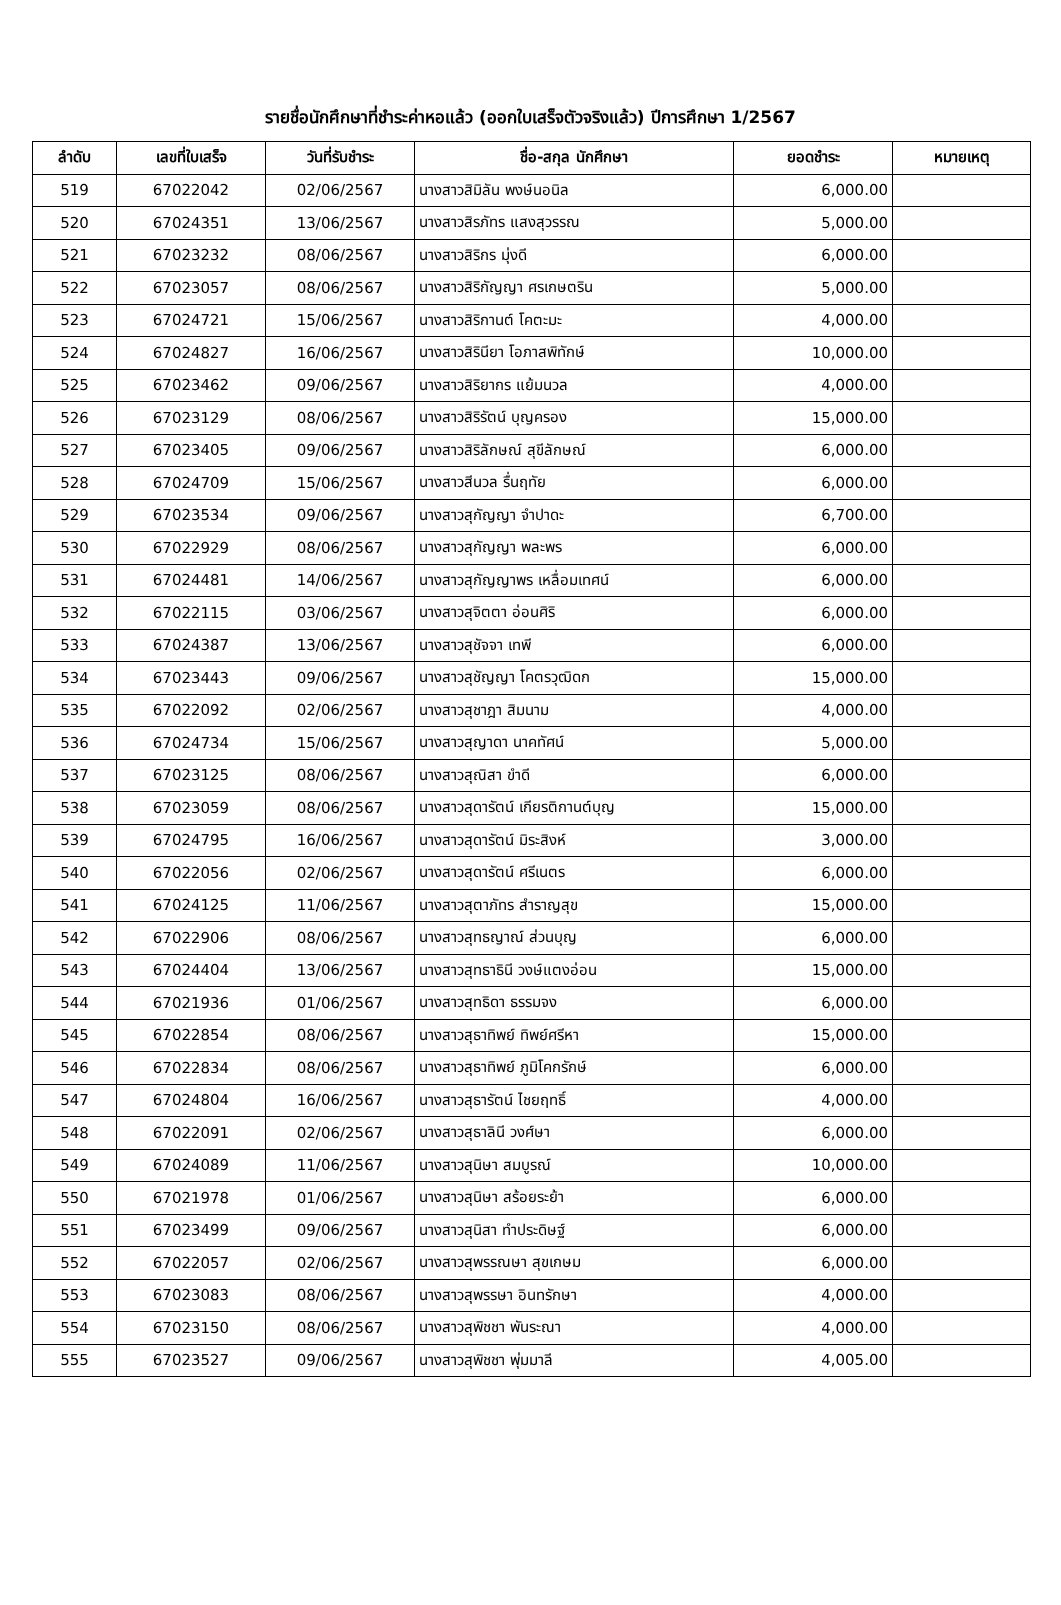รายชื่อนักศึกษาที่ชำระค่าหอแล้ว (ออกใบเสร็จตัวจริงแล้ว) ปีการศึกษา 1/2567
| ลำดับ | เลขที่ใบเสร็จ | วันที่รับชำระ | ชื่อ-สกุล นักศึกษา | ยอดชำระ | หมายเหตุ |
| --- | --- | --- | --- | --- | --- |
| 519 | 67022042 | 02/06/2567 | นางสาวสิมิลัน พงษ์นอนิล | 6,000.00 | |
| 520 | 67024351 | 13/06/2567 | นางสาวสิรภัทร แสงสุวรรณ | 5,000.00 | |
| 521 | 67023232 | 08/06/2567 | นางสาวสิริกร มุ่งดี | 6,000.00 | |
| 522 | 67023057 | 08/06/2567 | นางสาวสิริกัญญา ศรเกษตริน | 5,000.00 | |
| 523 | 67024721 | 15/06/2567 | นางสาวสิริกานต์ โคตะมะ | 4,000.00 | |
| 524 | 67024827 | 16/06/2567 | นางสาวสิรินียา โอภาสพิทักษ์ | 10,000.00 | |
| 525 | 67023462 | 09/06/2567 | นางสาวสิริยากร แย้มนวล | 4,000.00 | |
| 526 | 67023129 | 08/06/2567 | นางสาวสิริรัตน์ บุญครอง | 15,000.00 | |
| 527 | 67023405 | 09/06/2567 | นางสาวสิริลักษณ์ สุขีลักษณ์ | 6,000.00 | |
| 528 | 67024709 | 15/06/2567 | นางสาวสีนวล รื่นฤทัย | 6,000.00 | |
| 529 | 67023534 | 09/06/2567 | นางสาวสุกัญญา จำปาดะ | 6,700.00 | |
| 530 | 67022929 | 08/06/2567 | นางสาวสุกัญญา พละพร | 6,000.00 | |
| 531 | 67024481 | 14/06/2567 | นางสาวสุกัญญาพร เหลื่อมเทศน์ | 6,000.00 | |
| 532 | 67022115 | 03/06/2567 | นางสาวสุจิตตา อ่อนศิริ | 6,000.00 | |
| 533 | 67024387 | 13/06/2567 | นางสาวสุชัจจา เทพี | 6,000.00 | |
| 534 | 67023443 | 09/06/2567 | นางสาวสุชัญญา โคตรวุฒิดก | 15,000.00 | |
| 535 | 67022092 | 02/06/2567 | นางสาวสุชาฎา สิมนาม | 4,000.00 | |
| 536 | 67024734 | 15/06/2567 | นางสาวสุญาดา นาคทัศน์ | 5,000.00 | |
| 537 | 67023125 | 08/06/2567 | นางสาวสุณิสา ขำดี | 6,000.00 | |
| 538 | 67023059 | 08/06/2567 | นางสาวสุดารัตน์ เกียรติกานต์บุญ | 15,000.00 | |
| 539 | 67024795 | 16/06/2567 | นางสาวสุดารัตน์ มิระสิงห์ | 3,000.00 | |
| 540 | 67022056 | 02/06/2567 | นางสาวสุดารัตน์ ศรีเนตร | 6,000.00 | |
| 541 | 67024125 | 11/06/2567 | นางสาวสุตาภัทร สำราญสุข | 15,000.00 | |
| 542 | 67022906 | 08/06/2567 | นางสาวสุทธญาณ์ ส่วนบุญ | 6,000.00 | |
| 543 | 67024404 | 13/06/2567 | นางสาวสุทธาธินี วงษ์แตงอ่อน | 15,000.00 | |
| 544 | 67021936 | 01/06/2567 | นางสาวสุทธิดา ธรรมจง | 6,000.00 | |
| 545 | 67022854 | 08/06/2567 | นางสาวสุธาทิพย์ ทิพย์ศรีหา | 15,000.00 | |
| 546 | 67022834 | 08/06/2567 | นางสาวสุธาทิพย์ ภูมิโคกรักษ์ | 6,000.00 | |
| 547 | 67024804 | 16/06/2567 | นางสาวสุธารัตน์ ไชยฤทธิ์ | 4,000.00 | |
| 548 | 67022091 | 02/06/2567 | นางสาวสุธาลินี วงศ์ษา | 6,000.00 | |
| 549 | 67024089 | 11/06/2567 | นางสาวสุนิษา สมบูรณ์ | 10,000.00 | |
| 550 | 67021978 | 01/06/2567 | นางสาวสุนิษา สร้อยระย้า | 6,000.00 | |
| 551 | 67023499 | 09/06/2567 | นางสาวสุนิสา ทำประดิษฐ์ | 6,000.00 | |
| 552 | 67022057 | 02/06/2567 | นางสาวสุพรรณษา สุขเกษม | 6,000.00 | |
| 553 | 67023083 | 08/06/2567 | นางสาวสุพรรษา อินทรักษา | 4,000.00 | |
| 554 | 67023150 | 08/06/2567 | นางสาวสุพิชชา พันระณา | 4,000.00 | |
| 555 | 67023527 | 09/06/2567 | นางสาวสุพิชชา พุ่มมาลี | 4,005.00 | |